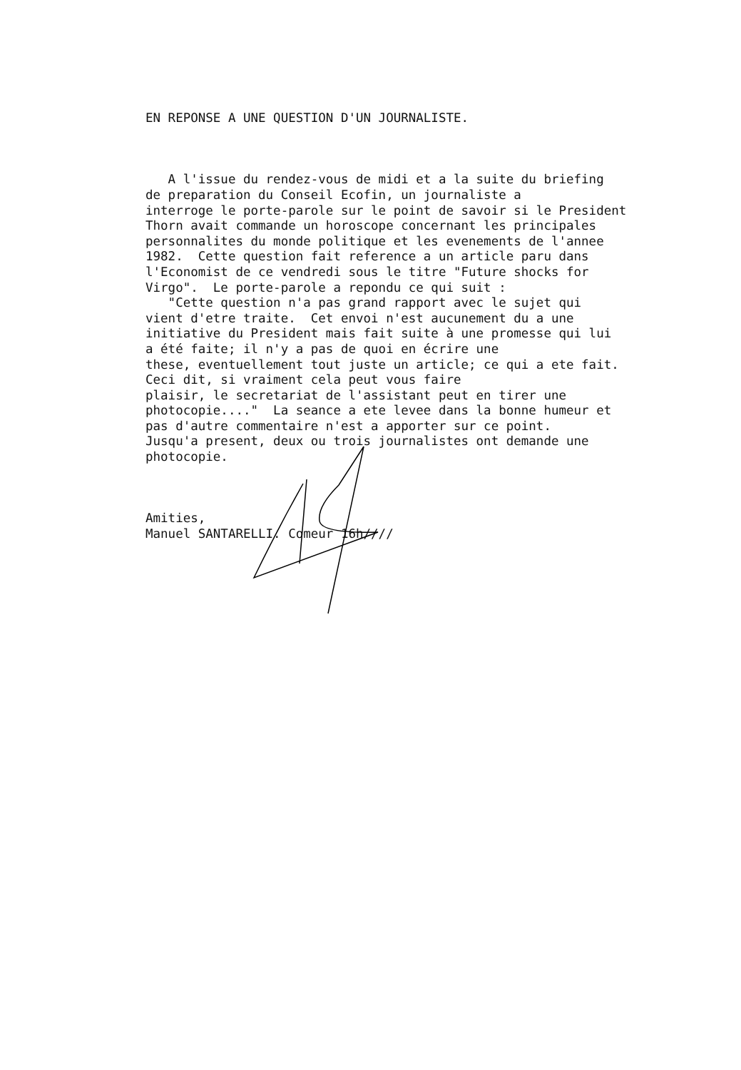EN REPONSE A UNE QUESTION D'UN JOURNALISTE.
A l'issue du rendez-vous de midi et a la suite du briefing de preparation du Conseil Ecofin, un journaliste a interroge le porte-parole sur le point de savoir si le President Thorn avait commande un horoscope concernant les principales personnalites du monde politique et les evenements de l'annee 1982. Cette question fait reference a un article paru dans l'Economist de ce vendredi sous le titre "Future shocks for Virgo". Le porte-parole a repondu ce qui suit : "Cette question n'a pas grand rapport avec le sujet qui vient d'etre traite. Cet envoi n'est aucunement du a une initiative du President mais fait suite à une promesse qui lui a été faite; il n'y a pas de quoi en écrire une these, eventuellement tout juste un article; ce qui a ete fait. Ceci dit, si vraiment cela peut vous faire plaisir, le secretariat de l'assistant peut en tirer une photocopie...." La seance a ete levee dans la bonne humeur et pas d'autre commentaire n'est a apporter sur ce point. Jusqu'a present, deux ou trois journalistes ont demande une photocopie.
Amities, Manuel SANTARELLI. Comeur 16h////